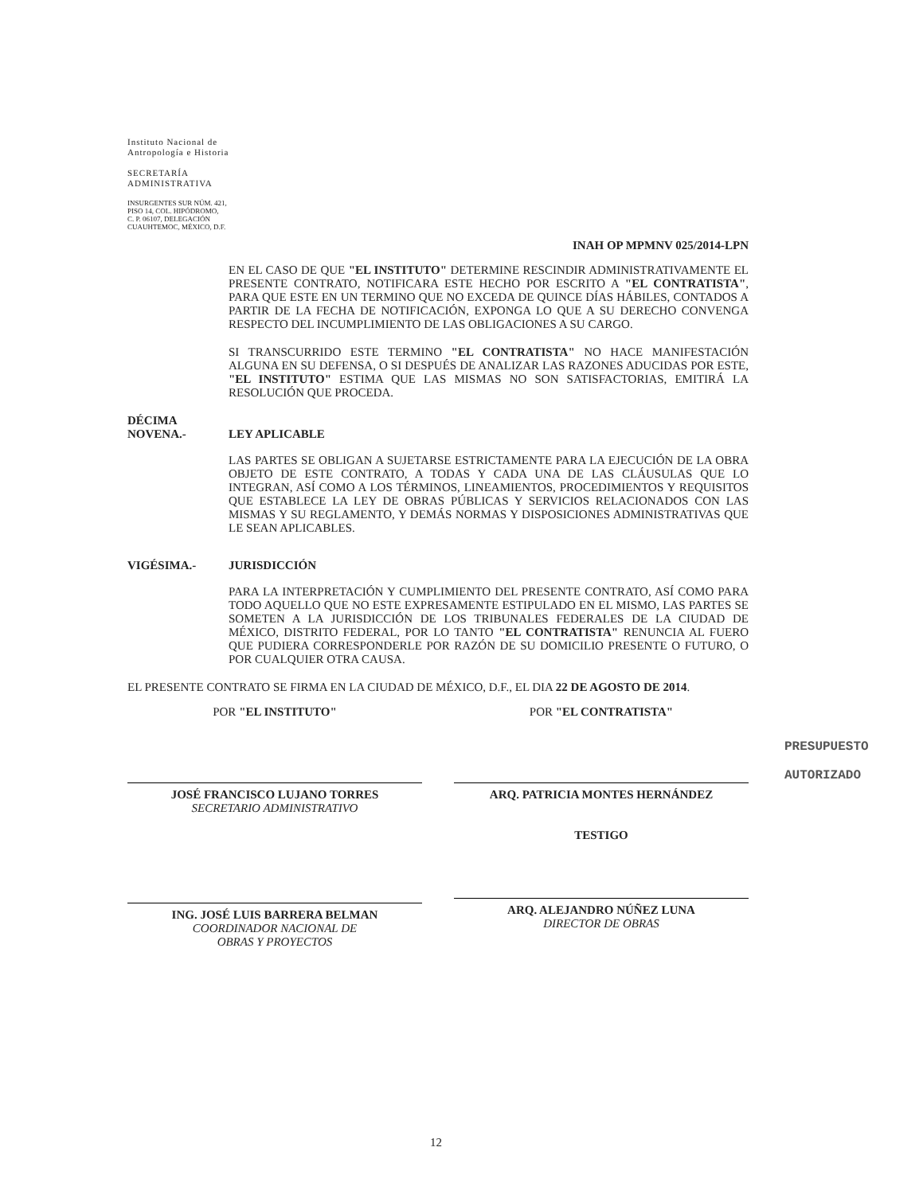Instituto Nacional de
Antropología e Historia
SECRETARÍA
ADMINISTRATIVA
INSURGENTES SUR NÚM. 421,
PISO 14, COL. HIPÓDROMO,
C. P. 06107, DELEGACIÓN
CUAUHTEMOC, MÉXICO, D.F.
INAH OP MPMNV 025/2014-LPN
EN EL CASO DE QUE "EL INSTITUTO" DETERMINE RESCINDIR ADMINISTRATIVAMENTE EL PRESENTE CONTRATO, NOTIFICARA ESTE HECHO POR ESCRITO A "EL CONTRATISTA", PARA QUE ESTE EN UN TERMINO QUE NO EXCEDA DE QUINCE DÍAS HÁBILES, CONTADOS A PARTIR DE LA FECHA DE NOTIFICACIÓN, EXPONGA LO QUE A SU DERECHO CONVENGA RESPECTO DEL INCUMPLIMIENTO DE LAS OBLIGACIONES A SU CARGO.
SI TRANSCURRIDO ESTE TERMINO "EL CONTRATISTA" NO HACE MANIFESTACIÓN ALGUNA EN SU DEFENSA, O SI DESPUÉS DE ANALIZAR LAS RAZONES ADUCIDAS POR ESTE, "EL INSTITUTO" ESTIMA QUE LAS MISMAS NO SON SATISFACTORIAS, EMITIRÁ LA RESOLUCIÓN QUE PROCEDA.
DÉCIMA
NOVENA.-
LEY APLICABLE
LAS PARTES SE OBLIGAN A SUJETARSE ESTRICTAMENTE PARA LA EJECUCIÓN DE LA OBRA OBJETO DE ESTE CONTRATO, A TODAS Y CADA UNA DE LAS CLÁUSULAS QUE LO INTEGRAN, ASÍ COMO A LOS TÉRMINOS, LINEAMIENTOS, PROCEDIMIENTOS Y REQUISITOS QUE ESTABLECE LA LEY DE OBRAS PÚBLICAS Y SERVICIOS RELACIONADOS CON LAS MISMAS Y SU REGLAMENTO, Y DEMÁS NORMAS Y DISPOSICIONES ADMINISTRATIVAS QUE LE SEAN APLICABLES.
VIGÉSIMA.- JURISDICCIÓN
PARA LA INTERPRETACIÓN Y CUMPLIMIENTO DEL PRESENTE CONTRATO, ASÍ COMO PARA TODO AQUELLO QUE NO ESTE EXPRESAMENTE ESTIPULADO EN EL MISMO, LAS PARTES SE SOMETEN A LA JURISDICCIÓN DE LOS TRIBUNALES FEDERALES DE LA CIUDAD DE MÉXICO, DISTRITO FEDERAL, POR LO TANTO "EL CONTRATISTA" RENUNCIA AL FUERO QUE PUDIERA CORRESPONDERLE POR RAZÓN DE SU DOMICILIO PRESENTE O FUTURO, O POR CUALQUIER OTRA CAUSA.
EL PRESENTE CONTRATO SE FIRMA EN LA CIUDAD DE MÉXICO, D.F., EL DIA 22 DE AGOSTO DE 2014.
POR "EL INSTITUTO"
JOSÉ FRANCISCO LUJANO TORRES
SECRETARIO ADMINISTRATIVO
ING. JOSÉ LUIS BARRERA BELMAN
COORDINADOR NACIONAL DE
OBRAS Y PROYECTOS
POR "EL CONTRATISTA"
ARQ. PATRICIA MONTES HERNÁNDEZ
TESTIGO
ARQ. ALEJANDRO NÚÑEZ LUNA
DIRECTOR DE OBRAS
PRESUPUESTO
AUTORIZADO
12